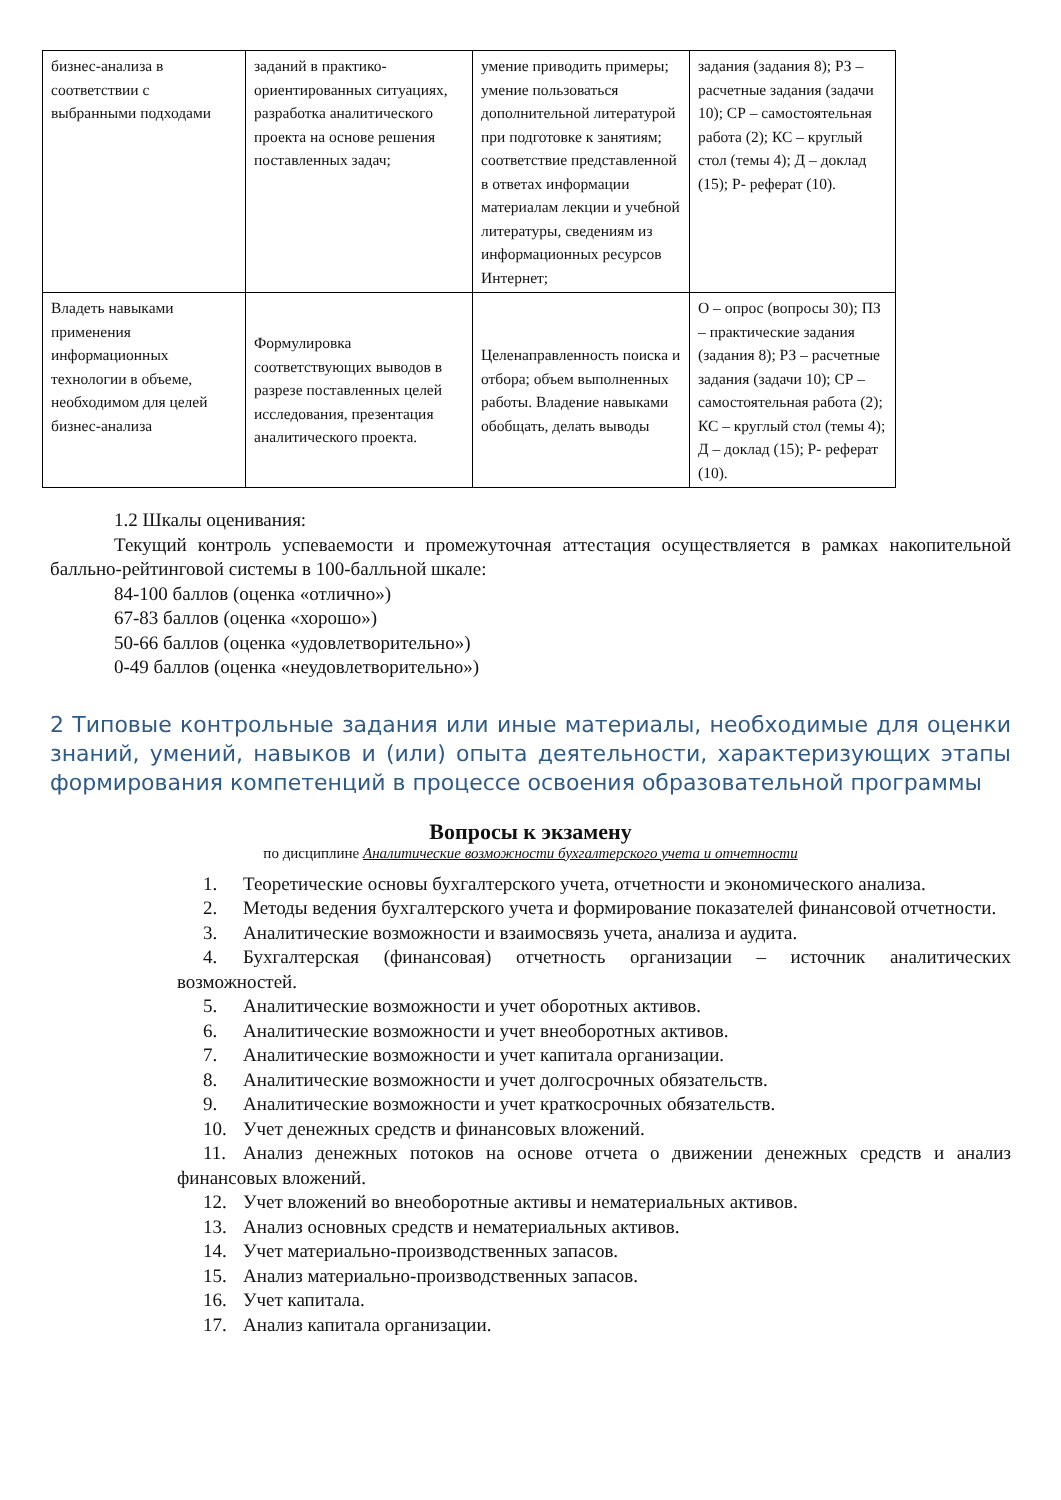| бизнес-анализа в соответствии с выбранными подходами | заданий в практико-ориентированных ситуациях, разработка аналитического проекта на основе решения поставленных задач; | умение приводить примеры; умение пользоваться дополнительной литературой при подготовке к занятиям; соответствие представленной в ответах информации материалам лекции и учебной литературы, сведениям из информационных ресурсов Интернет; | задания (задания 8); РЗ – расчетные задания (задачи 10); СР – самостоятельная работа (2); КС – круглый стол (темы 4); Д – доклад (15); Р- реферат (10). |
| Владеть навыками применения информационных технологии в объеме, необходимом для целей бизнес-анализа | Формулировка соответствующих выводов в разрезе поставленных целей исследования, презентация аналитического проекта. | Целенаправленность поиска и отбора; объем выполненных работы. Владение навыками обобщать, делать выводы | О – опрос (вопросы 30); ПЗ – практические задания (задания 8); РЗ – расчетные задания (задачи 10); СР – самостоятельная работа (2); КС – круглый стол (темы 4); Д – доклад (15); Р- реферат (10). |
1.2 Шкалы оценивания:
Текущий контроль успеваемости и промежуточная аттестация осуществляется в рамках накопительной балльно-рейтинговой системы в 100-балльной шкале:
84-100 баллов (оценка «отлично»)
67-83 баллов (оценка «хорошо»)
50-66 баллов (оценка «удовлетворительно»)
0-49 баллов (оценка «неудовлетворительно»)
2 Типовые контрольные задания или иные материалы, необходимые для оценки знаний, умений, навыков и (или) опыта деятельности, характеризующих этапы формирования компетенций в процессе освоения образовательной программы
Вопросы к экзамену
по дисциплине Аналитические возможности бухгалтерского учета и отчетности
1. Теоретические основы бухгалтерского учета, отчетности и экономического анализа.
2. Методы ведения бухгалтерского учета и формирование показателей финансовой отчетности.
3. Аналитические возможности и взаимосвязь учета, анализа и аудита.
4. Бухгалтерская (финансовая) отчетность организации – источник аналитических возможностей.
5. Аналитические возможности и учет оборотных активов.
6. Аналитические возможности и учет внеоборотных активов.
7. Аналитические возможности и учет капитала организации.
8. Аналитические возможности и учет долгосрочных обязательств.
9. Аналитические возможности и учет краткосрочных обязательств.
10. Учет денежных средств и финансовых вложений.
11. Анализ денежных потоков на основе отчета о движении денежных средств и анализ финансовых вложений.
12. Учет вложений во внеоборотные активы и нематериальных активов.
13. Анализ основных средств и нематериальных активов.
14. Учет материально-производственных запасов.
15. Анализ материально-производственных запасов.
16. Учет капитала.
17. Анализ капитала организации.